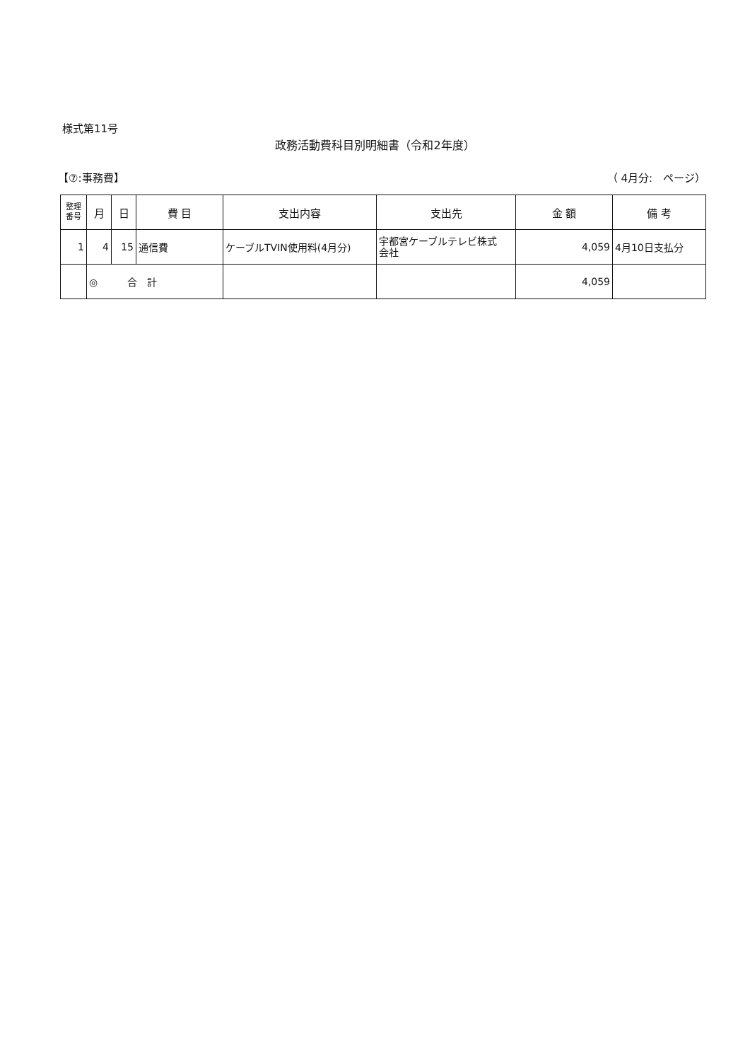様式第11号
政務活動費科目別明細書（令和2年度）
【⑦:事務費】 （ 4月分:　ページ）
| 整理 番号 | 月 | 日 | 費 目 | 支出内容 | 支出先 | 金 額 | 備 考 |
| --- | --- | --- | --- | --- | --- | --- | --- |
| 1 | 4 | 15 | 通信費 | ケーブルTVIN使用料(4月分) | 宇都宮ケーブルテレビ株式 会社 | 4,059 | 4月10日支払分 |
| | ◎ 合 計 | | | | | 4,059 | |